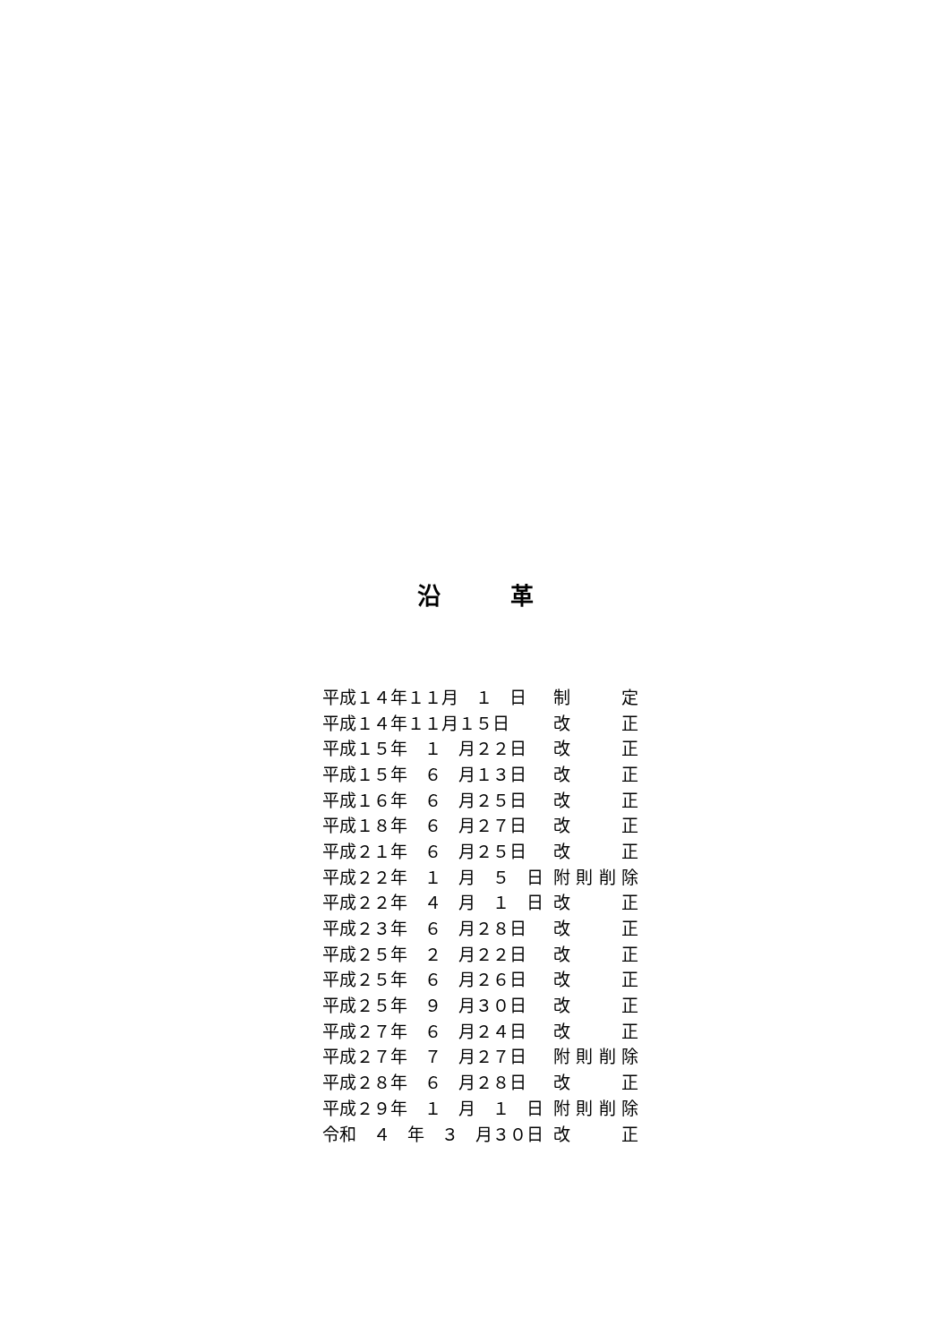沿　　　革
| 平成１４年１１月 １ 日 | 制 定 |
| 平成１４年１１月１５日 | 改 正 |
| 平成１５年 １ 月２２日 | 改 正 |
| 平成１５年 ６ 月１３日 | 改 正 |
| 平成１６年 ６ 月２５日 | 改 正 |
| 平成１８年 ６ 月２７日 | 改 正 |
| 平成２１年 ６ 月２５日 | 改 正 |
| 平成２２年 １ 月 ５ 日 | 附則削除 |
| 平成２２年 ４ 月 １ 日 | 改 正 |
| 平成２３年 ６ 月２８日 | 改 正 |
| 平成２５年 ２ 月２２日 | 改 正 |
| 平成２５年 ６ 月２６日 | 改 正 |
| 平成２５年 ９ 月３０日 | 改 正 |
| 平成２７年 ６ 月２４日 | 改 正 |
| 平成２７年 ７ 月２７日 | 附則削除 |
| 平成２８年 ６ 月２８日 | 改 正 |
| 平成２９年 １ 月 １ 日 | 附則削除 |
| 令和 ４ 年 ３ 月３０日 | 改 正 |